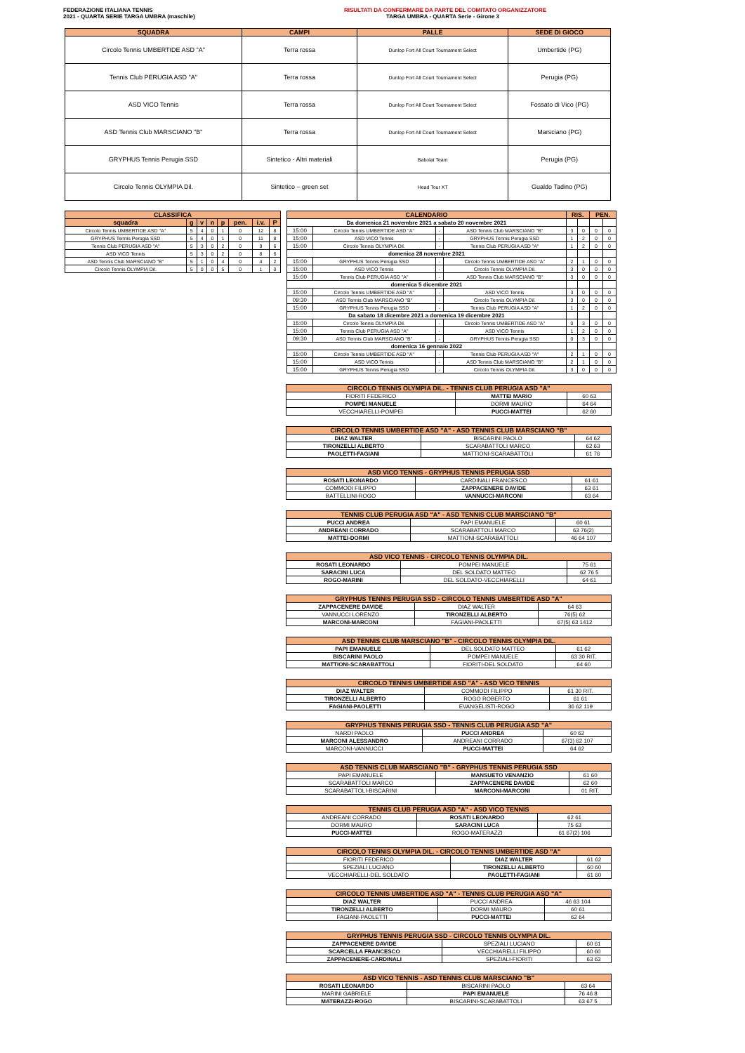FEDERAZIONE ITALIANA TENNIS
2021 - QUARTA SERIE TARGA UMBRA (maschile)
RISULTATI DA CONFERMARE DA PARTE DEL COMITATO ORGANIZZATORE
TARGA UMBRA - QUARTA Serie - Girone 3
| SQUADRA | CAMPI | PALLE | SEDE DI GIOCO |
| --- | --- | --- | --- |
| Circolo Tennis UMBERTIDE ASD "A" | Terra rossa | Dunlop Fort All Court Tournament Select | Umbertide (PG) |
| Tennis Club PERUGIA ASD "A" | Terra rossa | Dunlop Fort All Court Tournament Select | Perugia (PG) |
| ASD VICO Tennis | Terra rossa | Dunlop Fort All Court Tournament Select | Fossato di Vico (PG) |
| ASD Tennis Club MARSCIANO "B" | Terra rossa | Dunlop Fort All Court Tournament Select | Marsciano (PG) |
| GRYPHUS Tennis Perugia SSD | Sintetico - Altri materiali | Babolat Team | Perugia (PG) |
| Circolo Tennis OLYMPIA Dil. | Sintetico – green set | Head Tour XT | Gualdo Tadino (PG) |
| CLASSIFICA | | | | | | | |
| --- | --- | --- | --- | --- | --- | --- | --- |
| squadra | g | v | n | p | pen. | i.v. | P |
| Circolo Tennis UMBERTIDE ASD "A" | 5 | 4 | 0 | 1 | 0 | 12 | 8 |
| GRYPHUS Tennis Perugia SSD | 5 | 4 | 0 | 1 | 0 | 11 | 8 |
| Tennis Club PERUGIA ASD "A" | 5 | 3 | 0 | 2 | 0 | 9 | 6 |
| ASD VICO Tennis | 5 | 3 | 0 | 2 | 0 | 8 | 6 |
| ASD Tennis Club MARSCIANO "B" | 5 | 1 | 0 | 4 | 0 | 4 | 2 |
| Circolo Tennis OLYMPIA Dil. | 5 | 0 | 0 | 5 | 0 | 1 | 0 |
| CALENDARIO | | | | RIS. | | PEN. | |
| --- | --- | --- | --- | --- | --- | --- | --- |
| Da domenica 21 novembre 2021 a sabato 20 novembre 2021 | | | | | | | |
| 15:00 | Circolo Tennis UMBERTIDE ASD "A" | - | ASD Tennis Club MARSCIANO "B" | 3 | 0 | 0 | 0 |
| 15:00 | ASD VICO Tennis | - | GRYPHUS Tennis Perugia SSD | 1 | 2 | 0 | 0 |
| 15:00 | Circolo Tennis OLYMPIA Dil. | - | Tennis Club PERUGIA ASD "A" | 1 | 2 | 0 | 0 |
| domenica 28 novembre 2021 | | | | | | | |
| 15:00 | GRYPHUS Tennis Perugia SSD | - | Circolo Tennis UMBERTIDE ASD "A" | 2 | 1 | 0 | 0 |
| 15:00 | ASD VICO Tennis | - | Circolo Tennis OLYMPIA Dil. | 3 | 0 | 0 | 0 |
| 15:00 | Tennis Club PERUGIA ASD "A" | - | ASD Tennis Club MARSCIANO "B" | 3 | 0 | 0 | 0 |
| domenica 5 dicembre 2021 | | | | | | | |
| 15:00 | Circolo Tennis UMBERTIDE ASD "A" | - | ASD VICO Tennis | 3 | 0 | 0 | 0 |
| 09:30 | ASD Tennis Club MARSCIANO "B" | - | Circolo Tennis OLYMPIA Dil. | 3 | 0 | 0 | 0 |
| 15:00 | GRYPHUS Tennis Perugia SSD | - | Tennis Club PERUGIA ASD "A" | 1 | 2 | 0 | 0 |
| Da sabato 18 dicembre 2021 a domenica 19 dicembre 2021 | | | | | | | |
| 15:00 | Circolo Tennis OLYMPIA Dil. | - | Circolo Tennis UMBERTIDE ASD "A" | 0 | 3 | 0 | 0 |
| 15:00 | Tennis Club PERUGIA ASD "A" | - | ASD VICO Tennis | 1 | 2 | 0 | 0 |
| 09:30 | ASD Tennis Club MARSCIANO "B" | - | GRYPHUS Tennis Perugia SSD | 0 | 3 | 0 | 0 |
| domenica 16 gennaio 2022 | | | | | | | |
| 15:00 | Circolo Tennis UMBERTIDE ASD "A" | - | Tennis Club PERUGIA ASD "A" | 2 | 1 | 0 | 0 |
| 15:00 | ASD VICO Tennis | - | ASD Tennis Club MARSCIANO "B" | 2 | 1 | 0 | 0 |
| 15:00 | GRYPHUS Tennis Perugia SSD | - | Circolo Tennis OLYMPIA Dil. | 3 | 0 | 0 | 0 |
| CIRCOLO TENNIS OLYMPIA DIL. - TENNIS CLUB PERUGIA ASD "A" | | |
| --- | --- | --- |
| FIORITI FEDERICO | MATTEI MARIO | 60 63 |
| POMPEI MANUELE | DORMI MAURO | 64 64 |
| VECCHIARELLI-POMPEI | PUCCI-MATTEI | 62 60 |
| CIRCOLO TENNIS UMBERTIDE ASD "A" - ASD TENNIS CLUB MARSCIANO "B" | | |
| --- | --- | --- |
| DIAZ WALTER | BISCARINI PAOLO | 64 62 |
| TIRONZELLI ALBERTO | SCARABATTOLI MARCO | 62 63 |
| PAOLETTI-FAGIANI | MATTIONI-SCARABATTOLI | 61 76 |
| ASD VICO TENNIS - GRYPHUS TENNIS PERUGIA SSD | | |
| --- | --- | --- |
| ROSATI LEONARDO | CARDINALI FRANCESCO | 61 61 |
| COMMODI FILIPPO | ZAPPACENERE DAVIDE | 63 61 |
| BATTELLINI-ROGO | VANNUCCI-MARCONI | 63 64 |
| TENNIS CLUB PERUGIA ASD "A" - ASD TENNIS CLUB MARSCIANO "B" | | |
| --- | --- | --- |
| PUCCI ANDREA | PAPI EMANUELE | 60 61 |
| ANDREANI CORRADO | SCARABATTOLI MARCO | 63 76(2) |
| MATTEI-DORMI | MATTIONI-SCARABATTOLI | 46 64 107 |
| ASD VICO TENNIS - CIRCOLO TENNIS OLYMPIA DIL. | | |
| --- | --- | --- |
| ROSATI LEONARDO | POMPEI MANUELE | 75 61 |
| SARACINI LUCA | DEL SOLDATO MATTEO | 62 76 5 |
| ROGO-MARINI | DEL SOLDATO-VECCHIARELLI | 64 61 |
| GRYPHUS TENNIS PERUGIA SSD - CIRCOLO TENNIS UMBERTIDE ASD "A" | | |
| --- | --- | --- |
| ZAPPACENERE DAVIDE | DIAZ WALTER | 64 63 |
| VANNUCCI LORENZO | TIRONZELLI ALBERTO | 76(5) 62 |
| MARCONI-MARCONI | FAGIANI-PAOLETTI | 67(5) 63 1412 |
| ASD TENNIS CLUB MARSCIANO "B" - CIRCOLO TENNIS OLYMPIA DIL. | | |
| --- | --- | --- |
| PAPI EMANUELE | DEL SOLDATO MATTEO | 61 62 |
| BISCARINI PAOLO | POMPEI MANUELE | 63 30 RIT. |
| MATTIONI-SCARABATTOLI | FIORITI-DEL SOLDATO | 64 60 |
| CIRCOLO TENNIS UMBERTIDE ASD "A" - ASD VICO TENNIS | | |
| --- | --- | --- |
| DIAZ WALTER | COMMODI FILIPPO | 61 30 RIT. |
| TIRONZELLI ALBERTO | ROGO ROBERTO | 61 61 |
| FAGIANI-PAOLETTI | EVANGELISTI-ROGO | 36 62 119 |
| GRYPHUS TENNIS PERUGIA SSD - TENNIS CLUB PERUGIA ASD "A" | | |
| --- | --- | --- |
| NARDI PAOLO | PUCCI ANDREA | 60 62 |
| MARCONI ALESSANDRO | ANDREANI CORRADO | 67(3) 62 107 |
| MARCONI-VANNUCCI | PUCCI-MATTEI | 64 62 |
| ASD TENNIS CLUB MARSCIANO "B" - GRYPHUS TENNIS PERUGIA SSD | | |
| --- | --- | --- |
| PAPI EMANUELE | MANSUETO VENANZIO | 61 60 |
| SCARABATTOLI MARCO | ZAPPACENERE DAVIDE | 62 60 |
| SCARABATTOLI-BISCARINI | MARCONI-MARCONI | 01 RIT. |
| TENNIS CLUB PERUGIA ASD "A" - ASD VICO TENNIS | | |
| --- | --- | --- |
| ANDREANI CORRADO | ROSATI LEONARDO | 62 61 |
| DORMI MAURO | SARACINI LUCA | 75 63 |
| PUCCI-MATTEI | ROGO-MATERAZZI | 61 67(2) 106 |
| CIRCOLO TENNIS OLYMPIA DIL. - CIRCOLO TENNIS UMBERTIDE ASD "A" | | |
| --- | --- | --- |
| FIORITI FEDERICO | DIAZ WALTER | 61 62 |
| SPEZIALI LUCIANO | TIRONZELLI ALBERTO | 60 60 |
| VECCHIARELLI-DEL SOLDATO | PAOLETTI-FAGIANI | 61 60 |
| CIRCOLO TENNIS UMBERTIDE ASD "A" - TENNIS CLUB PERUGIA ASD "A" | | |
| --- | --- | --- |
| DIAZ WALTER | PUCCI ANDREA | 46 63 104 |
| TIRONZELLI ALBERTO | DORMI MAURO | 60 61 |
| FAGIANI-PAOLETTI | PUCCI-MATTEI | 62 64 |
| GRYPHUS TENNIS PERUGIA SSD - CIRCOLO TENNIS OLYMPIA DIL. | | |
| --- | --- | --- |
| ZAPPACENERE DAVIDE | SPEZIALI LUCIANO | 60 61 |
| SCARCELLA FRANCESCO | VECCHIARELLI FILIPPO | 60 60 |
| ZAPPACENERE-CARDINALI | SPEZIALI-FIORITI | 63 63 |
| ASD VICO TENNIS - ASD TENNIS CLUB MARSCIANO "B" | | |
| --- | --- | --- |
| ROSATI LEONARDO | BISCARINI PAOLO | 63 64 |
| MARINI GABRIELE | PAPI EMANUELE | 76 46 8 |
| MATERAZZI-ROGO | BISCARINI-SCARABATTOLI | 63 67 5 |